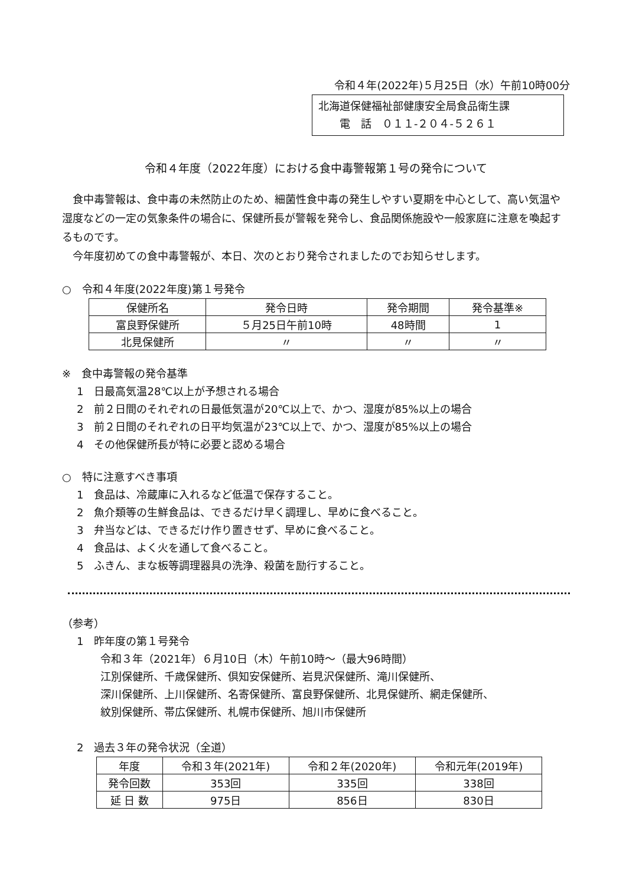令和４年(2022年)５月25日（水）午前10時00分
北海道保健福祉部健康安全局食品衛生課
　　電　話　０１１-２０４-５２６１
令和４年度（2022年度）における食中毒警報第１号の発令について
食中毒警報は、食中毒の未然防止のため、細菌性食中毒の発生しやすい夏期を中心として、高い気温や湿度などの一定の気象条件の場合に、保健所長が警報を発令し、食品関係施設や一般家庭に注意を喚起するものです。
今年度初めての食中毒警報が、本日、次のとおり発令されましたのでお知らせします。
○　令和４年度(2022年度)第１号発令
| 保健所名 | 発令日時 | 発令期間 | 発令基準※ |
| --- | --- | --- | --- |
| 富良野保健所 | ５月25日午前10時 | 48時間 | 1 |
| 北見保健所 | 〃 | 〃 | 〃 |
※　食中毒警報の発令基準
1　日最高気温28℃以上が予想される場合
2　前２日間のそれぞれの日最低気温が20℃以上で、かつ、湿度が85%以上の場合
3　前２日間のそれぞれの日平均気温が23℃以上で、かつ、湿度が85%以上の場合
4　その他保健所長が特に必要と認める場合
○　特に注意すべき事項
1　食品は、冷蔵庫に入れるなど低温で保存すること。
2　魚介類等の生鮮食品は、できるだけ早く調理し、早めに食べること。
3　弁当などは、できるだけ作り置きせず、早めに食べること。
4　食品は、よく火を通して食べること。
5　ふきん、まな板等調理器具の洗浄、殺菌を励行すること。
（参考）
1　昨年度の第１号発令
令和３年（2021年）６月10日（木）午前10時～（最大96時間）
江別保健所、千歳保健所、倶知安保健所、岩見沢保健所、滝川保健所、
深川保健所、上川保健所、名寄保健所、富良野保健所、北見保健所、網走保健所、
紋別保健所、帯広保健所、札幌市保健所、旭川市保健所
2　過去３年の発令状況（全道）
| 年度 | 令和３年(2021年) | 令和２年(2020年) | 令和元年(2019年) |
| --- | --- | --- | --- |
| 発令回数 | 353回 | 335回 | 338回 |
| 延 日 数 | 975日 | 856日 | 830日 |